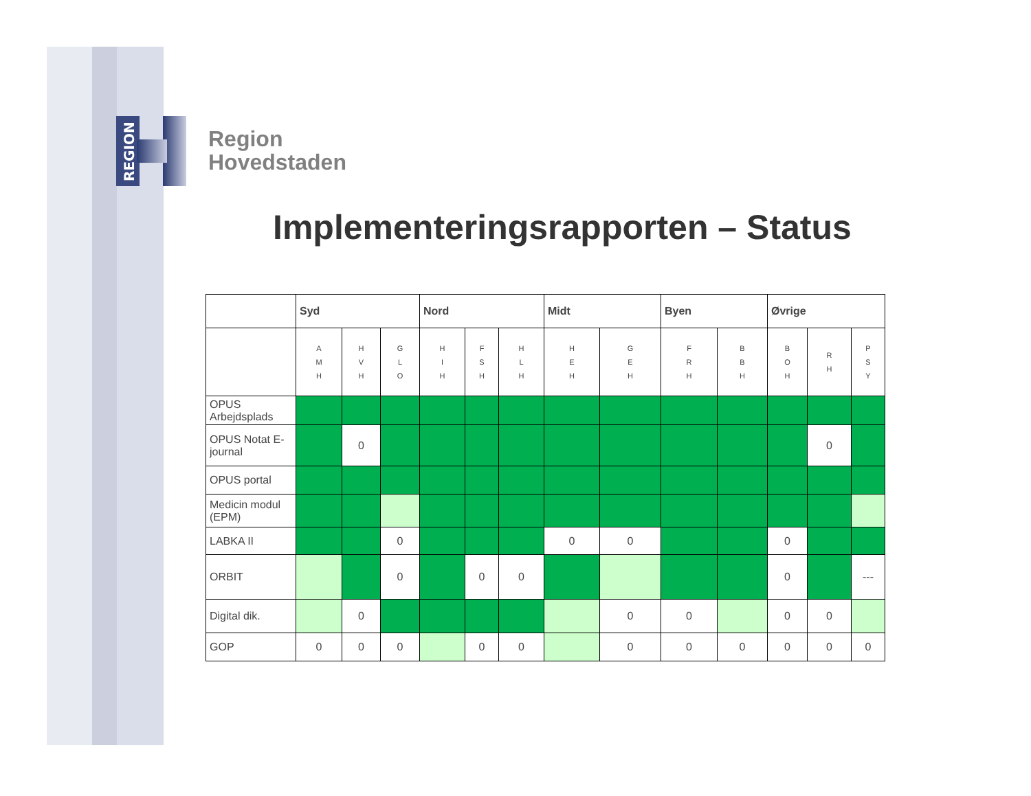REGION
Region
Hovedstaden
Implementeringsrapporten – Status
| | Syd | | | Nord | | | Midt | | Byen | | Øvrige | | |
| --- | --- | --- | --- | --- | --- | --- | --- | --- | --- | --- | --- | --- | --- |
| | A M H | H V H | G L O | H I H | F S H | H L H | H E H | G E H | F R H | B B H | B O H | R H | P S Y |
| OPUS Arbejdsplads | | | | | | | | | | | | | |
| OPUS Notat E-journal | | 0 | | | | | | | | | | 0 | |
| OPUS portal | | | | | | | | | | | | | |
| Medicin modul (EPM) | | | | | | | | | | | | | |
| LABKA II | | | 0 | | | | 0 | 0 | | | 0 | | |
| ORBIT | | | 0 | | 0 | 0 | | | | | 0 | | --- |
| Digital dik. | | 0 | | | | | | 0 | 0 | | 0 | 0 | |
| GOP | 0 | 0 | 0 | | 0 | 0 | | 0 | 0 | 0 | 0 | 0 | 0 |